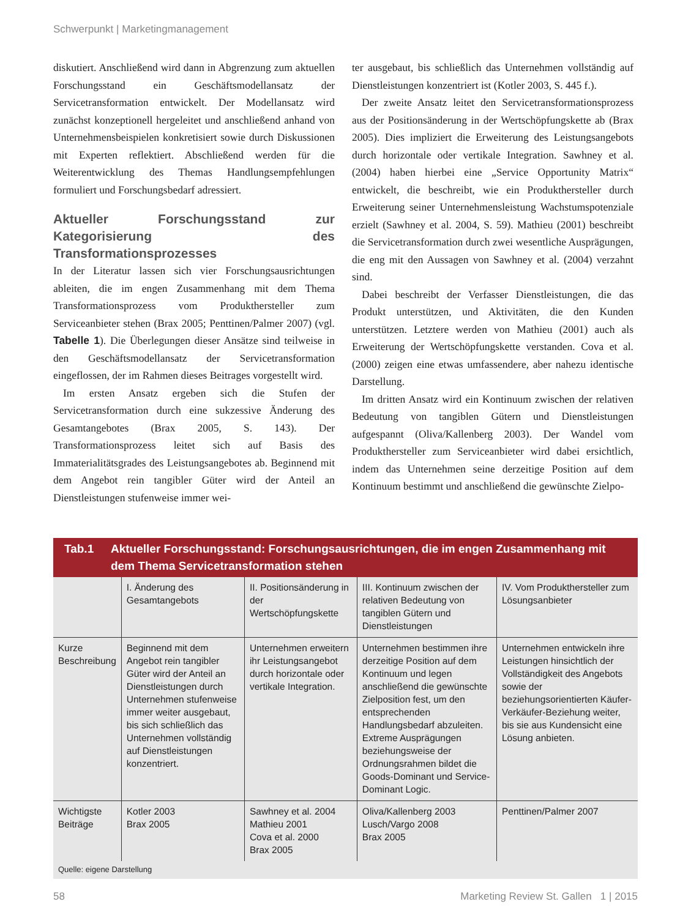Schwerpunkt | Marketingmanagement
diskutiert. Anschließend wird dann in Abgrenzung zum aktuellen Forschungsstand ein Geschäftsmodellansatz der Servicetransformation entwickelt. Der Modellansatz wird zunächst konzeptionell hergeleitet und anschließend anhand von Unternehmensbeispielen konkretisiert sowie durch Diskussionen mit Experten reflektiert. Abschließend werden für die Weiterentwicklung des Themas Handlungsempfehlungen formuliert und Forschungsbedarf adressiert.
Aktueller Forschungsstand zur Kategorisierung des Transformationsprozesses
In der Literatur lassen sich vier Forschungsausrichtungen ableiten, die im engen Zusammenhang mit dem Thema Transformationsprozess vom Produkthersteller zum Serviceanbieter stehen (Brax 2005; Penttinen/Palmer 2007) (vgl. Tabelle 1). Die Überlegungen dieser Ansätze sind teilweise in den Geschäftsmodellansatz der Servicetransformation eingeflossen, der im Rahmen dieses Beitrages vorgestellt wird.
Im ersten Ansatz ergeben sich die Stufen der Servicetransformation durch eine sukzessive Änderung des Gesamtangebotes (Brax 2005, S. 143). Der Transformationsprozess leitet sich auf Basis des Immaterialitätsgrades des Leistungsangebotes ab. Beginnend mit dem Angebot rein tangibler Güter wird der Anteil an Dienstleistungen stufenweise immer wei-
ter ausgebaut, bis schließlich das Unternehmen vollständig auf Dienstleistungen konzentriert ist (Kotler 2003, S. 445 f.).
Der zweite Ansatz leitet den Servicetransformationsprozess aus der Positionsänderung in der Wertschöpfungskette ab (Brax 2005). Dies impliziert die Erweiterung des Leistungsangebots durch horizontale oder vertikale Integration. Sawhney et al. (2004) haben hierbei eine „Service Opportunity Matrix“ entwickelt, die beschreibt, wie ein Produkthersteller durch Erweiterung seiner Unternehmensleistung Wachstumspotenziale erzielt (Sawhney et al. 2004, S. 59). Mathieu (2001) beschreibt die Servicetransformation durch zwei wesentliche Ausprägungen, die eng mit den Aussagen von Sawhney et al. (2004) verzahnt sind.
Dabei beschreibt der Verfasser Dienstleistungen, die das Produkt unterstützen, und Aktivitäten, die den Kunden unterstützen. Letztere werden von Mathieu (2001) auch als Erweiterung der Wertschöpfungskette verstanden. Cova et al. (2000) zeigen eine etwas umfassendere, aber nahezu identische Darstellung.
Im dritten Ansatz wird ein Kontinuum zwischen der relativen Bedeutung von tangiblen Gütern und Dienstleistungen aufgespannt (Oliva/Kallenberg 2003). Der Wandel vom Produkthersteller zum Serviceanbieter wird dabei ersichtlich, indem das Unternehmen seine derzeitige Position auf dem Kontinuum bestimmt und anschließend die gewünschte Zielpo-
Tab.1 Aktueller Forschungsstand: Forschungsausrichtungen, die im engen Zusammenhang mit dem Thema Servicetransformation stehen
| | I. Änderung des Gesamtangebots | II. Positionsänderung in der Wertschöpfungskette | III. Kontinuum zwischen der relativen Bedeutung von tangiblen Gütern und Dienstleistungen | IV. Vom Produkthersteller zum Lösungsanbieter |
| Kurze Beschreibung | Beginnend mit dem Angebot rein tangibler Güter wird der Anteil an Dienstleistungen durch Unternehmen stufenweise immer weiter ausgebaut, bis sich schließlich das Unternehmen vollständig auf Dienstleistungen konzentriert. | Unternehmen erweitern ihr Leistungsangebot durch horizontale oder vertikale Integration. | Unternehmen bestimmen ihre derzeitige Position auf dem Kontinuum und legen anschließend die gewünschte Zielposition fest, um den entsprechenden Handlungsbedarf abzuleiten. Extreme Ausprägungen beziehungsweise der Ordnungsrahmen bildet die Goods-Dominant und Service-Dominant Logic. | Unternehmen entwickeln ihre Leistungen hinsichtlich der Vollständigkeit des Angebots sowie der beziehungsorientierten Käufer-Verkäufer-Beziehung weiter, bis sie aus Kundensicht eine Lösung anbieten. |
| Wichtigste Beiträge | Kotler 2003 Brax 2005 | Sawhney et al. 2004 Mathieu 2001 Cova et al. 2000 Brax 2005 | Oliva/Kallenberg 2003 Lusch/Vargo 2008 Brax 2005 | Penttinen/Palmer 2007 |
Quelle: eigene Darstellung
58 Marketing Review St. Gallen 1 | 2015